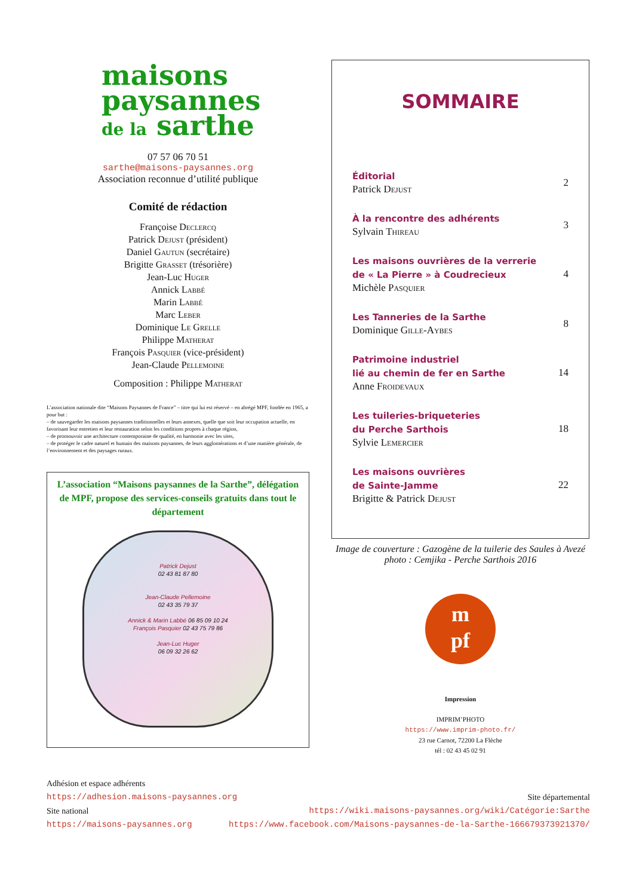maisons
paysannes
de la sarthe
07 57 06 70 51
sarthe@maisons-paysannes.org
Association reconnue d’utilité publique
Comité de rédaction
Françoise Declercq
Patrick Dejust (président)
Daniel Gautun (secrétaire)
Brigitte Grasset (trésorière)
Jean-Luc Huger
Annick Labbé
Marin Labbé
Marc Leber
Dominique Le Grelle
Philippe Matherat
François Pasquier (vice-président)
Jean-Claude Pellemoine
Composition : Philippe Matherat
L’association nationale dite “Maisons Paysannes de France” – titre qui lui est réservé – en abrégé MPF, fondée en 1965, a pour but :
– de sauvegarder les maisons paysannes traditionnelles et leurs annexes, quelle que soit leur occupation actuelle, en favorisant leur entretien et leur restauration selon les conditions propres à chaque région,
– de promouvoir une architecture contemporaine de qualité, en harmonie avec les sites,
– de protéger le cadre naturel et humain des maisons paysannes, de leurs agglomérations et d’une manière générale, de l’environnement et des paysages ruraux.
L’association “Maisons paysannes de la Sarthe”, délégation de MPF, propose des services-conseils gratuits dans tout le département
Patrick Dejust
02 43 81 87 80
Jean-Claude Pellemoine
02 43 35 79 37
Annick & Marin Labbé 06 85 09 10 24
François Pasquier 02 43 75 79 86
Jean-Luc Huger
06 09 32 26 62
SOMMAIRE
Éditorial
Patrick Dejust
2
À la rencontre des adhérents
Sylvain Thireau
3
Les maisons ouvrières de la verrerie
de « La Pierre » à Coudrecieux
Michèle Pasquier
4
Les Tanneries de la Sarthe
Dominique Gille-Aybes
8
Patrimoine industriel
lié au chemin de fer en Sarthe
Anne Froidevaux
14
Les tuileries-briqueteries
du Perche Sarthois
Sylvie Lemercier
18
Les maisons ouvrières
de Sainte-Jamme
Brigitte & Patrick Dejust
22
Image de couverture : Gazogène de la tuilerie des Saules à Avezé
photo : Cemjika - Perche Sarthois 2016
m
pf
Impression
IMPRIM’PHOTO
https://www.imprim-photo.fr/
23 rue Carnot, 72200 La Flèche
tél : 02 43 45 02 91
Adhésion et espace adhérents
https://adhesion.maisons-paysannes.org Site départemental
Site national https://wiki.maisons-paysannes.org/wiki/Catégorie:Sarthe
https://maisons-paysannes.org https://www.facebook.com/Maisons-paysannes-de-la-Sarthe-166679373921370/